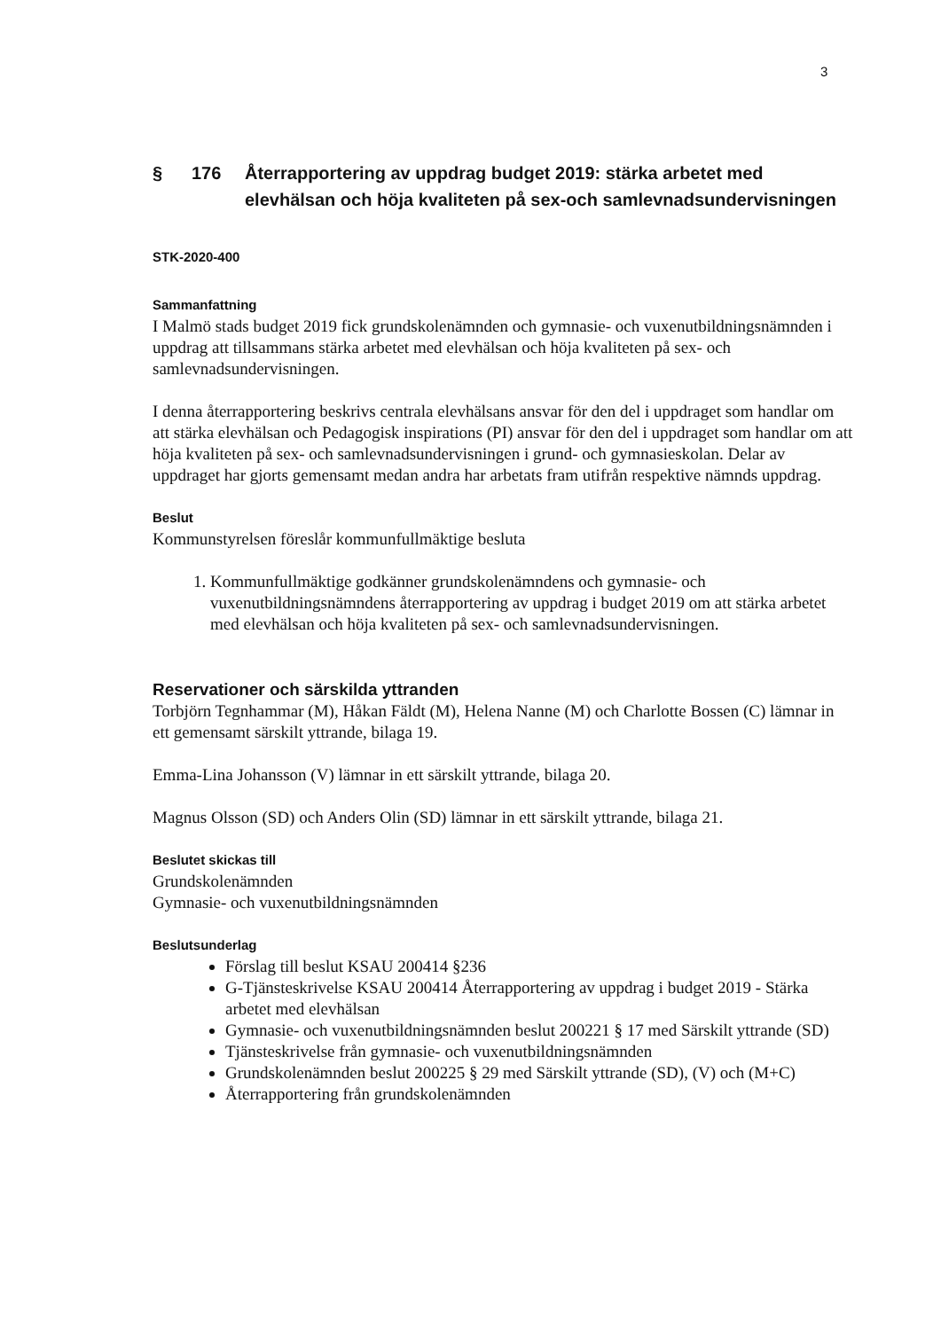3
§ 176 Återrapportering av uppdrag budget 2019: stärka arbetet med elevhälsan och höja kvaliteten på sex-och samlevnadsundervisningen
STK-2020-400
Sammanfattning
I Malmö stads budget 2019 fick grundskolenämnden och gymnasie- och vuxenutbildningsnämnden i uppdrag att tillsammans stärka arbetet med elevhälsan och höja kvaliteten på sex- och samlevnadsundervisningen.
I denna återrapportering beskrivs centrala elevhälsans ansvar för den del i uppdraget som handlar om att stärka elevhälsan och Pedagogisk inspirations (PI) ansvar för den del i uppdraget som handlar om att höja kvaliteten på sex- och samlevnadsundervisningen i grund- och gymnasieskolan. Delar av uppdraget har gjorts gemensamt medan andra har arbetats fram utifrån respektive nämnds uppdrag.
Beslut
Kommunstyrelsen föreslår kommunfullmäktige besluta
1. Kommunfullmäktige godkänner grundskolenämndens och gymnasie- och vuxenutbildningsnämndens återrapportering av uppdrag i budget 2019 om att stärka arbetet med elevhälsan och höja kvaliteten på sex- och samlevnadsundervisningen.
Reservationer och särskilda yttranden
Torbjörn Tegnhammar (M), Håkan Fäldt (M), Helena Nanne (M) och Charlotte Bossen (C) lämnar in ett gemensamt särskilt yttrande, bilaga 19.
Emma-Lina Johansson (V) lämnar in ett särskilt yttrande, bilaga 20.
Magnus Olsson (SD) och Anders Olin (SD) lämnar in ett särskilt yttrande, bilaga 21.
Beslutet skickas till
Grundskolenämnden
Gymnasie- och vuxenutbildningsnämnden
Beslutsunderlag
Förslag till beslut KSAU 200414 §236
G-Tjänsteskrivelse KSAU 200414 Återrapportering av uppdrag i budget 2019 - Stärka arbetet med elevhälsan
Gymnasie- och vuxenutbildningsnämnden beslut 200221 § 17 med Särskilt yttrande (SD)
Tjänsteskrivelse från gymnasie- och vuxenutbildningsnämnden
Grundskolenämnden beslut 200225 § 29 med Särskilt yttrande (SD), (V) och (M+C)
Återrapportering från grundskolenämnden